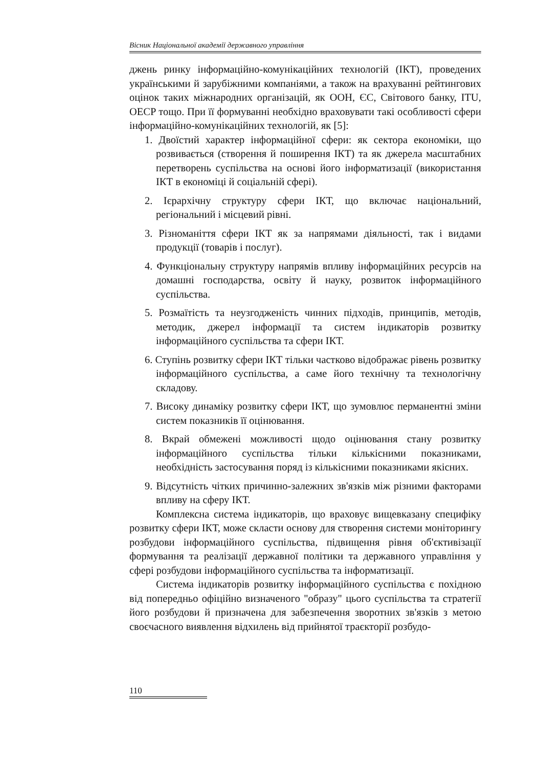Вісник Національної академії державного управління
джень ринку інформаційно-комунікаційних технологій (ІКТ), проведених українськими й зарубіжними компаніями, а також на врахуванні рейтингових оцінок таких міжнародних організацій, як ООН, ЄС, Світового банку, ITU, OECP тощо. При її формуванні необхідно враховувати такі особливості сфери інформаційно-комунікаційних технологій, як [5]:
1. Двоїстий характер інформаційної сфери: як сектора економіки, що розвивається (створення й поширення ІКТ) та як джерела масштабних перетворень суспільства на основі його інформатизації (використання ІКТ в економіці й соціальній сфері).
2. Ієрархічну структуру сфери ІКТ, що включає національний, регіональний і місцевий рівні.
3. Різноманіття сфери ІКТ як за напрямами діяльності, так і видами продукції (товарів і послуг).
4. Функціональну структуру напрямів впливу інформаційних ресурсів на домашні господарства, освіту й науку, розвиток інформаційного суспільства.
5. Розмаїтість та неузгодженість чинних підходів, принципів, методів, методик, джерел інформації та систем індикаторів розвитку інформаційного суспільства та сфери ІКТ.
6. Ступінь розвитку сфери ІКТ тільки частково відображає рівень розвитку інформаційного суспільства, а саме його технічну та технологічну складову.
7. Високу динаміку розвитку сфери ІКТ, що зумовлює перманентні зміни систем показників її оцінювання.
8. Вкрай обмежені можливості щодо оцінювання стану розвитку інформаційного суспільства тільки кількісними показниками, необхідність застосування поряд із кількісними показниками якісних.
9. Відсутність чітких причинно-залежних зв'язків між різними факторами впливу на сферу ІКТ.
Комплексна система індикаторів, що враховує вищевказану специфіку розвитку сфери ІКТ, може скласти основу для створення системи моніторингу розбудови інформаційного суспільства, підвищення рівня об'єктивізації формування та реалізації державної політики та державного управління у сфері розбудови інформаційного суспільства та інформатизації.
Система індикаторів розвитку інформаційного суспільства є похідною від попередньо офіційно визначеного "образу" цього суспільства та стратегії його розбудови й призначена для забезпечення зворотних зв'язків з метою своєчасного виявлення відхилень від прийнятої траєкторії розбудо-
110